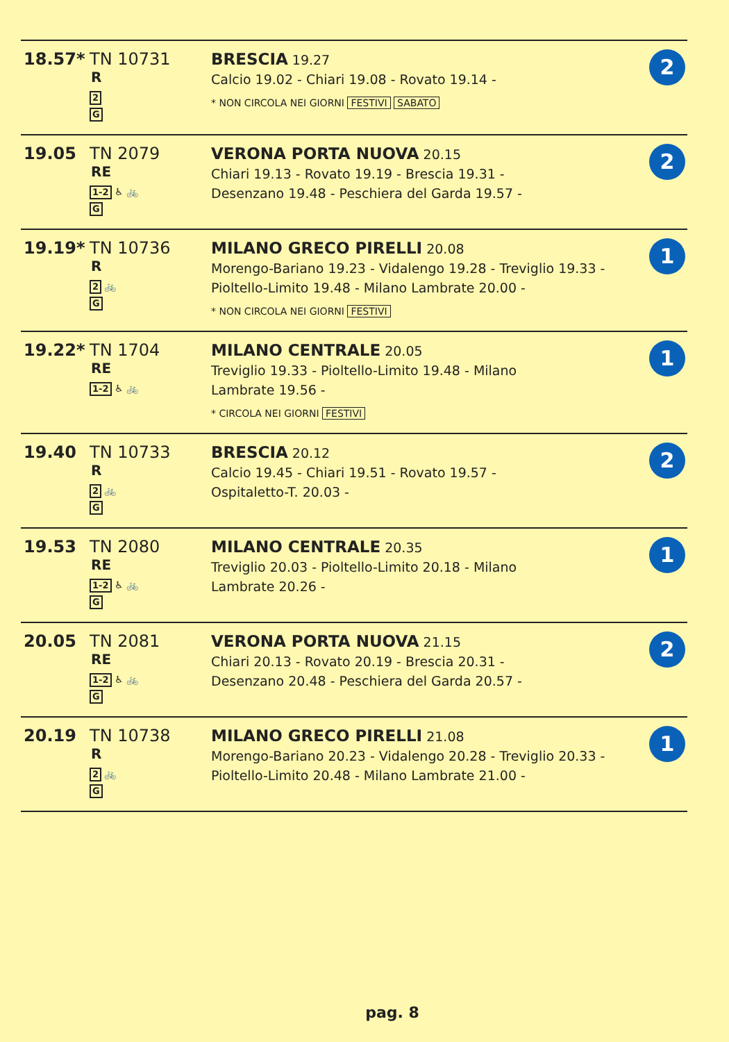| 18.57* | TN 10731 R 2 G | BRESCIA 19.27 Calcio 19.02 - Chiari 19.08 - Rovato 19.14 - * NON CIRCOLA NEI GIORNI FESTIVI SABATO | 2 |
| 19.05 | TN 2079 RE 1-2 ♿ 🚲 G | VERONA PORTA NUOVA 20.15 Chiari 19.13 - Rovato 19.19 - Brescia 19.31 - Desenzano 19.48 - Peschiera del Garda 19.57 - | 2 |
| 19.19* | TN 10736 R 2 🚲 G | MILANO GRECO PIRELLI 20.08 Morengo-Bariano 19.23 - Vidalengo 19.28 - Treviglio 19.33 - Pioltello-Limito 19.48 - Milano Lambrate 20.00 - * NON CIRCOLA NEI GIORNI FESTIVI | 1 |
| 19.22* | TN 1704 RE 1-2 ♿ 🚲 | MILANO CENTRALE 20.05 Treviglio 19.33 - Pioltello-Limito 19.48 - Milano Lambrate 19.56 - * CIRCOLA NEI GIORNI FESTIVI | 1 |
| 19.40 | TN 10733 R 2 🚲 G | BRESCIA 20.12 Calcio 19.45 - Chiari 19.51 - Rovato 19.57 - Ospitaletto-T. 20.03 - | 2 |
| 19.53 | TN 2080 RE 1-2 ♿ 🚲 G | MILANO CENTRALE 20.35 Treviglio 20.03 - Pioltello-Limito 20.18 - Milano Lambrate 20.26 - | 1 |
| 20.05 | TN 2081 RE 1-2 ♿ 🚲 G | VERONA PORTA NUOVA 21.15 Chiari 20.13 - Rovato 20.19 - Brescia 20.31 - Desenzano 20.48 - Peschiera del Garda 20.57 - | 2 |
| 20.19 | TN 10738 R 2 🚲 G | MILANO GRECO PIRELLI 21.08 Morengo-Bariano 20.23 - Vidalengo 20.28 - Treviglio 20.33 - Pioltello-Limito 20.48 - Milano Lambrate 21.00 - | 1 |
pag. 8